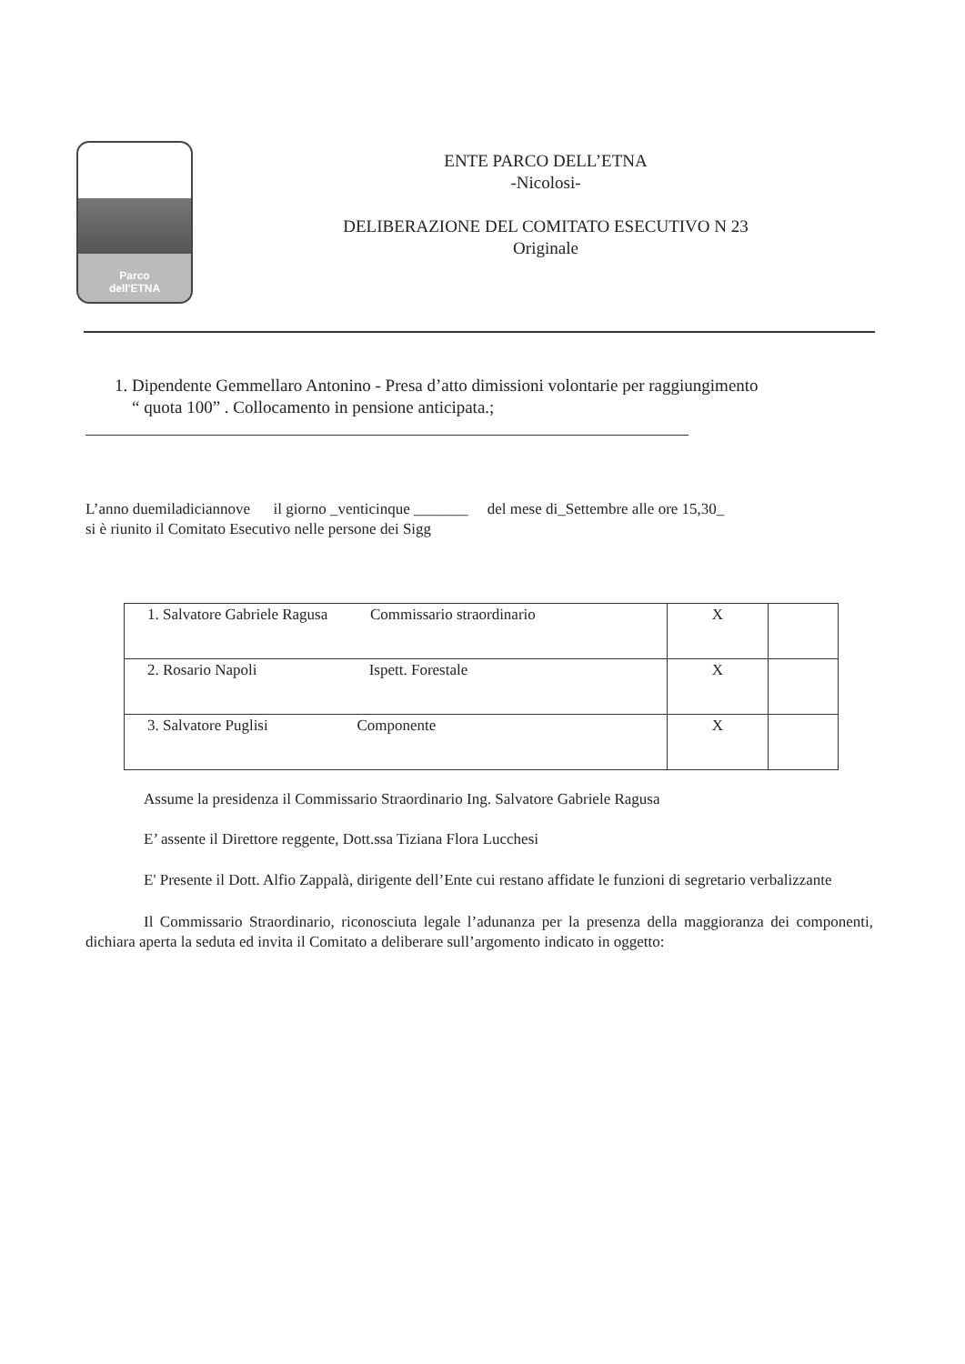Parco
dell'ETNA
ENTE PARCO DELL’ETNA
-Nicolosi-
DELIBERAZIONE DEL COMITATO ESECUTIVO N 23
Originale
1. Dipendente Gemmellaro Antonino - Presa d’atto dimissioni volontarie per raggiungimento
“ quota 100” . Collocamento in pensione anticipata.;
L’anno duemiladiciannove il giorno _venticinque _______ del mese di_Settembre alle ore 15,30_
si è riunito il Comitato Esecutivo nelle persone dei Sigg
| 1. Salvatore Gabriele Ragusa Commissario straordinario | X | |
| 2. Rosario Napoli Ispett. Forestale | X | |
| 3. Salvatore Puglisi Componente | X | |
Assume la presidenza il Commissario Straordinario Ing. Salvatore Gabriele Ragusa
E’ assente il Direttore reggente, Dott.ssa Tiziana Flora Lucchesi
E' Presente il Dott. Alfio Zappalà, dirigente dell’Ente cui restano affidate le funzioni di segretario verbalizzante
Il Commissario Straordinario, riconosciuta legale l’adunanza per la presenza della maggioranza dei componenti, dichiara aperta la seduta ed invita il Comitato a deliberare sull’argomento indicato in oggetto: